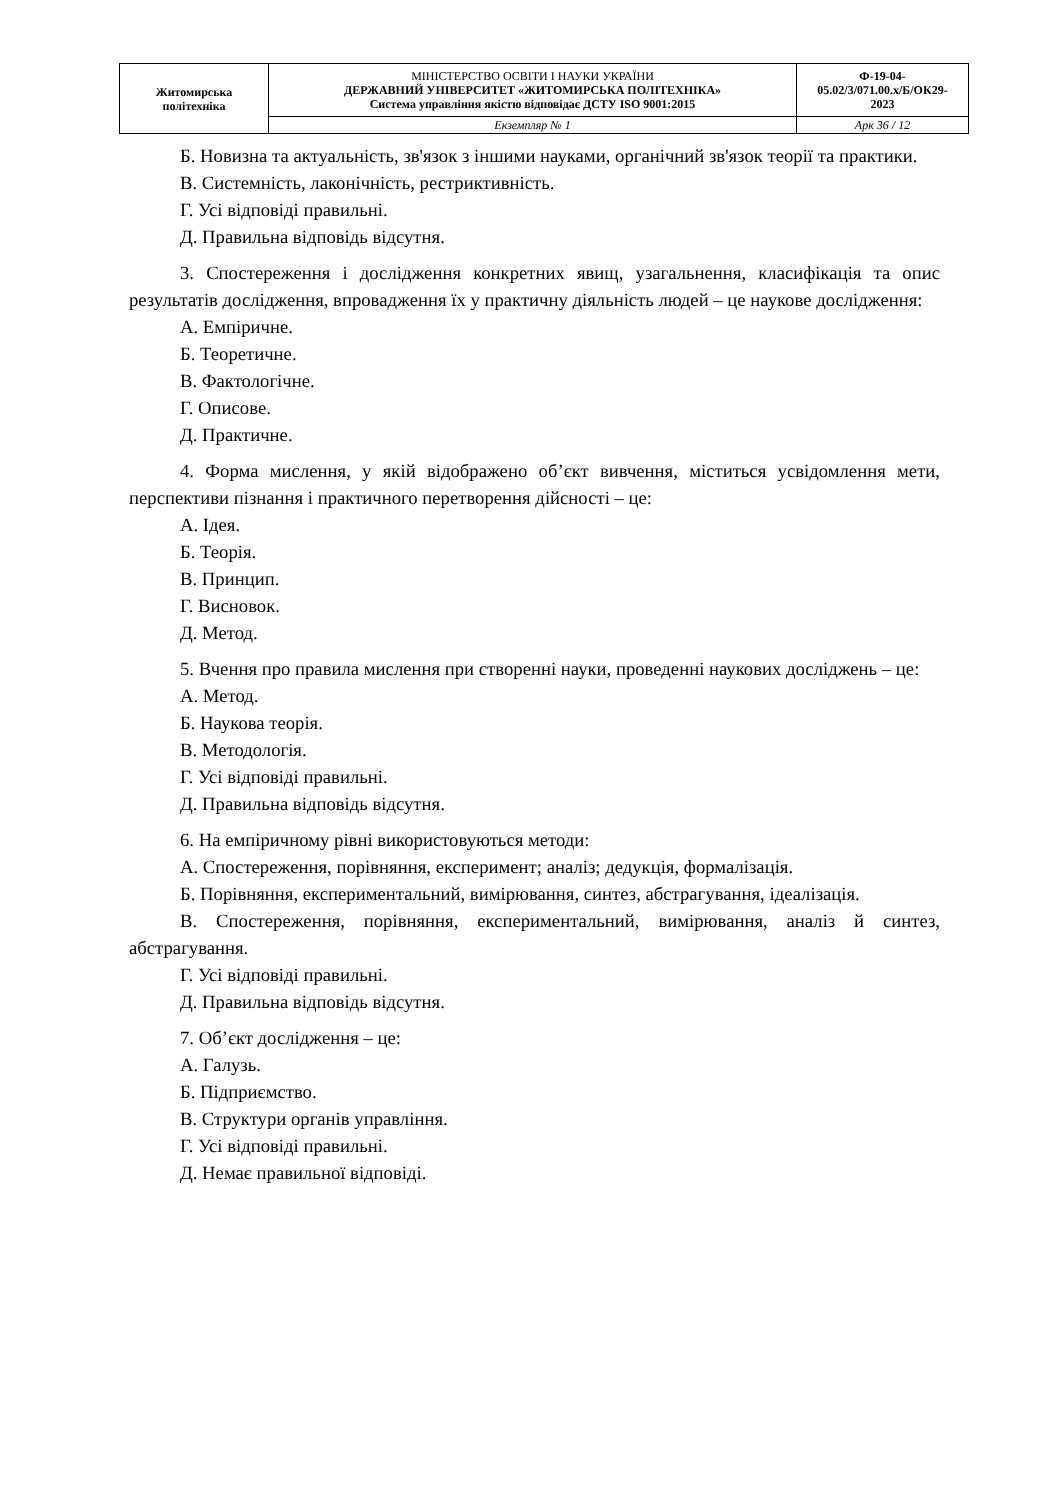| Житомирська політехніка | МІНІСТЕРСТВО ОСВІТИ І НАУКИ УКРАЇНИ ДЕРЖАВНИЙ УНІВЕРСИТЕТ «ЖИТОМИРСЬКА ПОЛІТЕХНІКА» Система управління якістю відповідає ДСТУ ISO 9001:2015 | Ф-19-04- 05.02/3/071.00.х/Б/ОК29- 2023 |
| | Екземпляр № 1 | Арк 36 / 12 |
Б. Новизна та актуальність, зв'язок з іншими науками, органічний зв'язок теорії та практики.
В. Системність, лаконічність, рестриктивність.
Г. Усі відповіді правильні.
Д. Правильна відповідь відсутня.
3. Спостереження і дослідження конкретних явищ, узагальнення, класифікація та опис результатів дослідження, впровадження їх у практичну діяльність людей – це наукове дослідження:
А. Емпіричне.
Б. Теоретичне.
В. Фактологічне.
Г. Описове.
Д. Практичне.
4. Форма мислення, у якій відображено об’єкт вивчення, міститься усвідомлення мети, перспективи пізнання і практичного перетворення дійсності – це:
А. Ідея.
Б. Теорія.
В. Принцип.
Г. Висновок.
Д. Метод.
5. Вчення про правила мислення при створенні науки, проведенні наукових досліджень – це:
А. Метод.
Б. Наукова теорія.
В. Методологія.
Г. Усі відповіді правильні.
Д. Правильна відповідь відсутня.
6. На емпіричному рівні використовуються методи:
А. Спостереження, порівняння, експеримент; аналіз; дедукція, формалізація.
Б. Порівняння, експериментальний, вимірювання, синтез, абстрагування, ідеалізація.
В. Спостереження, порівняння, експериментальний, вимірювання, аналіз й синтез, абстрагування.
Г. Усі відповіді правильні.
Д. Правильна відповідь відсутня.
7. Об’єкт дослідження – це:
А. Галузь.
Б. Підприємство.
В. Структури органів управління.
Г. Усі відповіді правильні.
Д. Немає правильної відповіді.